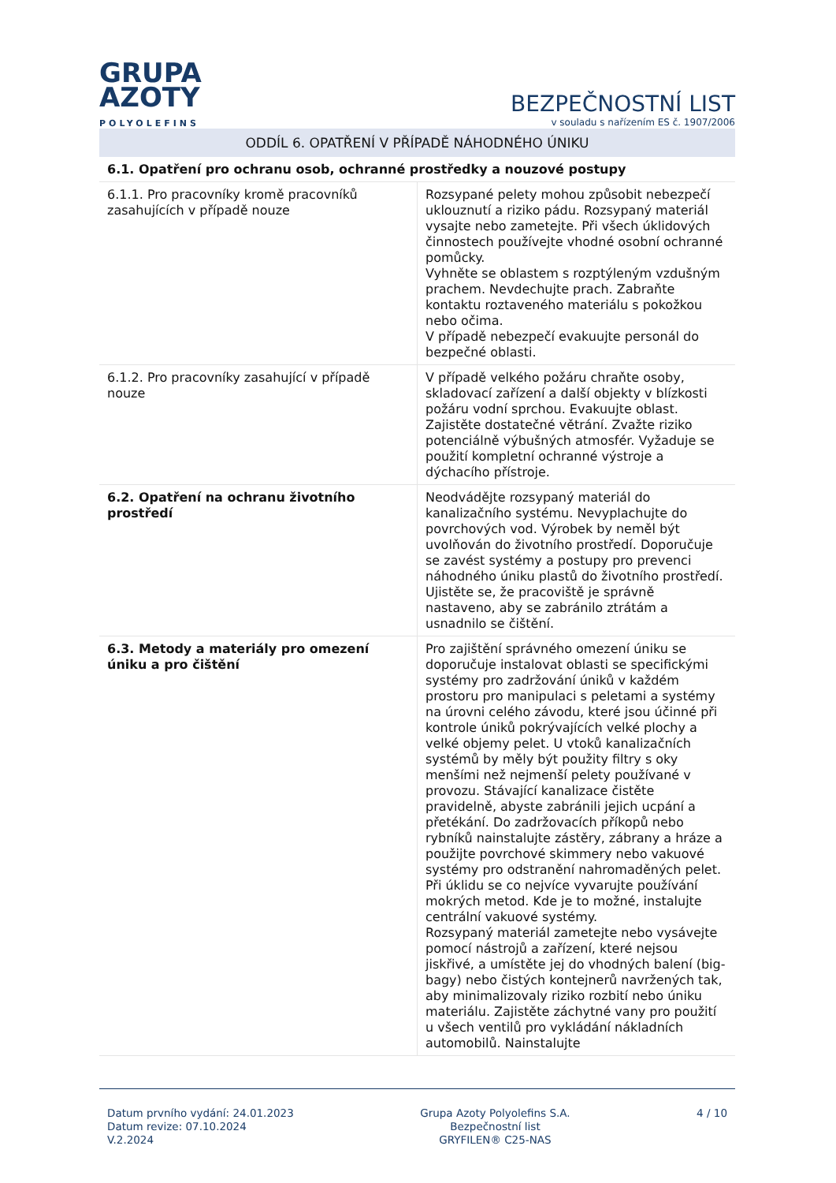GRUPA
AZOTY
POLYOLEFINS
BEZPEČNOSTNÍ LIST
v souladu s nařízením ES č. 1907/2006
ODDÍL 6. OPATŘENÍ V PŘÍPADĚ NÁHODNÉHO ÚNIKU
| 6.1. Opatření pro ochranu osob, ochranné prostředky a nouzové postupy | |
| 6.1.1. Pro pracovníky kromě pracovníků zasahujících v případě nouze | Rozsypané pelety mohou způsobit nebezpečí uklouznutí a riziko pádu. Rozsypaný materiál vysajte nebo zametejte. Při všech úklidových činnostech používejte vhodné osobní ochranné pomůcky. Vyhněte se oblastem s rozptýleným vzdušným prachem. Nevdechujte prach. Zabraňte kontaktu roztaveného materiálu s pokožkou nebo očima. V případě nebezpečí evakuujte personál do bezpečné oblasti. |
| 6.1.2. Pro pracovníky zasahující v případě nouze | V případě velkého požáru chraňte osoby, skladovací zařízení a další objekty v blízkosti požáru vodní sprchou. Evakuujte oblast. Zajistěte dostatečné větrání. Zvažte riziko potenciálně výbušných atmosfér. Vyžaduje se použití kompletní ochranné výstroje a dýchacího přístroje. |
| 6.2. Opatření na ochranu životního prostředí | Neodvádějte rozsypaný materiál do kanalizačního systému. Nevyplachujte do povrchových vod. Výrobek by neměl být uvolňován do životního prostředí. Doporučuje se zavést systémy a postupy pro prevenci náhodného úniku plastů do životního prostředí. Ujistěte se, že pracoviště je správně nastaveno, aby se zabránilo ztrátám a usnadnilo se čištění. |
| 6.3. Metody a materiály pro omezení úniku a pro čištění | Pro zajištění správného omezení úniku se doporučuje instalovat oblasti se specifickými systémy pro zadržování úniků v každém prostoru pro manipulaci s peletami a systémy na úrovni celého závodu, které jsou účinné při kontrole úniků pokrývajících velké plochy a velké objemy pelet. U vtoků kanalizačních systémů by měly být použity filtry s oky menšími než nejmenší pelety používané v provozu. Stávající kanalizace čistěte pravidelně, abyste zabránili jejich ucpání a přetékání. Do zadržovacích příkopů nebo rybníků nainstalujte zástěry, zábrany a hráze a použijte povrchové skimmery nebo vakuové systémy pro odstranění nahromaděných pelet. Při úklidu se co nejvíce vyvarujte používání mokrých metod. Kde je to možné, instalujte centrální vakuové systémy. Rozsypaný materiál zametejte nebo vysávejte pomocí nástrojů a zařízení, které nejsou jiskřivé, a umístěte jej do vhodných balení (big-bagy) nebo čistých kontejnerů navržených tak, aby minimalizovaly riziko rozbití nebo úniku materiálu. Zajistěte záchytné vany pro použití u všech ventilů pro vykládání nákladních automobilů. Nainstalujte |
Datum prvního vydání: 24.01.2023
Datum revize: 07.10.2024
V.2.2024
Grupa Azoty Polyolefins S.A.
Bezpečnostní list
GRYFILEN® C25-NAS
4 / 10